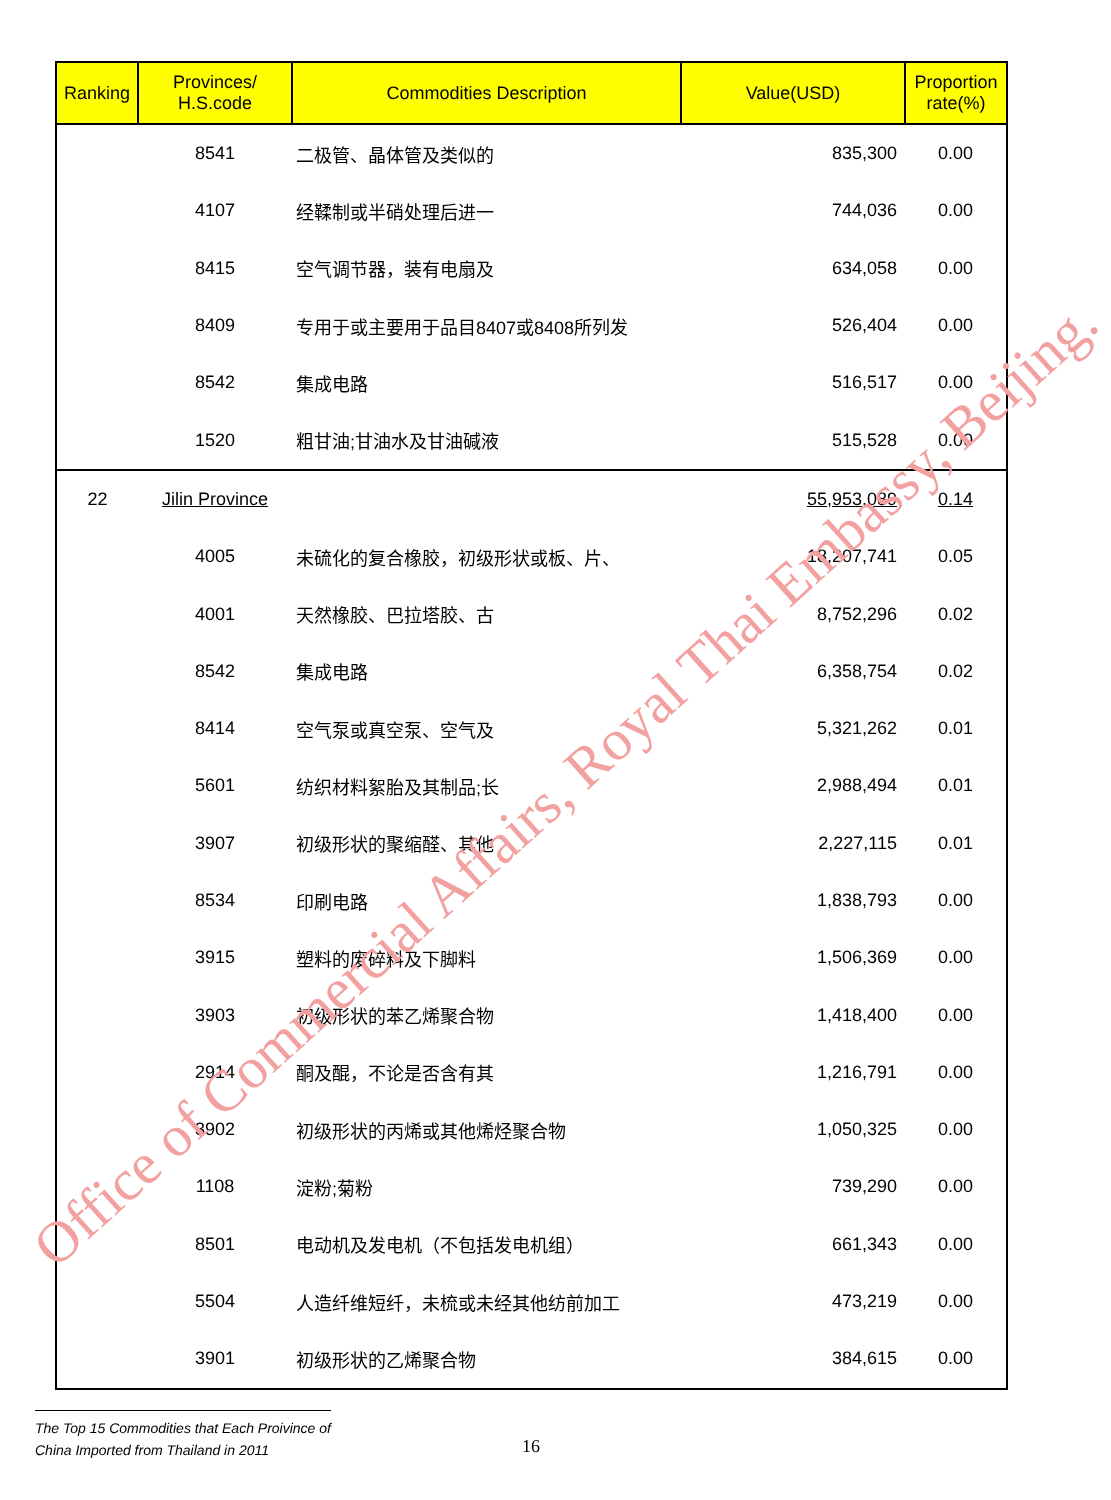| Ranking | Provinces/ H.S.code | Commodities Description | Value(USD) | Proportion rate(%) |
| --- | --- | --- | --- | --- |
| | 8541 | 二极管、晶体管及类似的 | 835,300 | 0.00 |
| | 4107 | 经鞣制或半硝处理后进一 | 744,036 | 0.00 |
| | 8415 | 空气调节器，装有电扇及 | 634,058 | 0.00 |
| | 8409 | 专用于或主要用于品目8407或8408所列发 | 526,404 | 0.00 |
| | 8542 | 集成电路 | 516,517 | 0.00 |
| | 1520 | 粗甘油;甘油水及甘油碱液 | 515,528 | 0.00 |
| 22 | Jilin Province | | 55,953,089 | 0.14 |
| | 4005 | 未硫化的复合橡胶，初级形状或板、片、 | 18,207,741 | 0.05 |
| | 4001 | 天然橡胶、巴拉塔胶、古 | 8,752,296 | 0.02 |
| | 8542 | 集成电路 | 6,358,754 | 0.02 |
| | 8414 | 空气泵或真空泵、空气及 | 5,321,262 | 0.01 |
| | 5601 | 纺织材料絮胎及其制品;长 | 2,988,494 | 0.01 |
| | 3907 | 初级形状的聚缩醛、其他 | 2,227,115 | 0.01 |
| | 8534 | 印刷电路 | 1,838,793 | 0.00 |
| | 3915 | 塑料的废碎料及下脚料 | 1,506,369 | 0.00 |
| | 3903 | 初级形状的苯乙烯聚合物 | 1,418,400 | 0.00 |
| | 2914 | 酮及醌，不论是否含有其 | 1,216,791 | 0.00 |
| | 3902 | 初级形状的丙烯或其他烯烃聚合物 | 1,050,325 | 0.00 |
| | 1108 | 淀粉;菊粉 | 739,290 | 0.00 |
| | 8501 | 电动机及发电机（不包括发电机组） | 661,343 | 0.00 |
| | 5504 | 人造纤维短纤，未梳或未经其他纺前加工 | 473,219 | 0.00 |
| | 3901 | 初级形状的乙烯聚合物 | 384,615 | 0.00 |
Office of Commercial Affairs, Royal Thai Embassy, Beijing.
The Top 15 Commodities that Each Proivince of
China Imported from Thailand in 2011
16